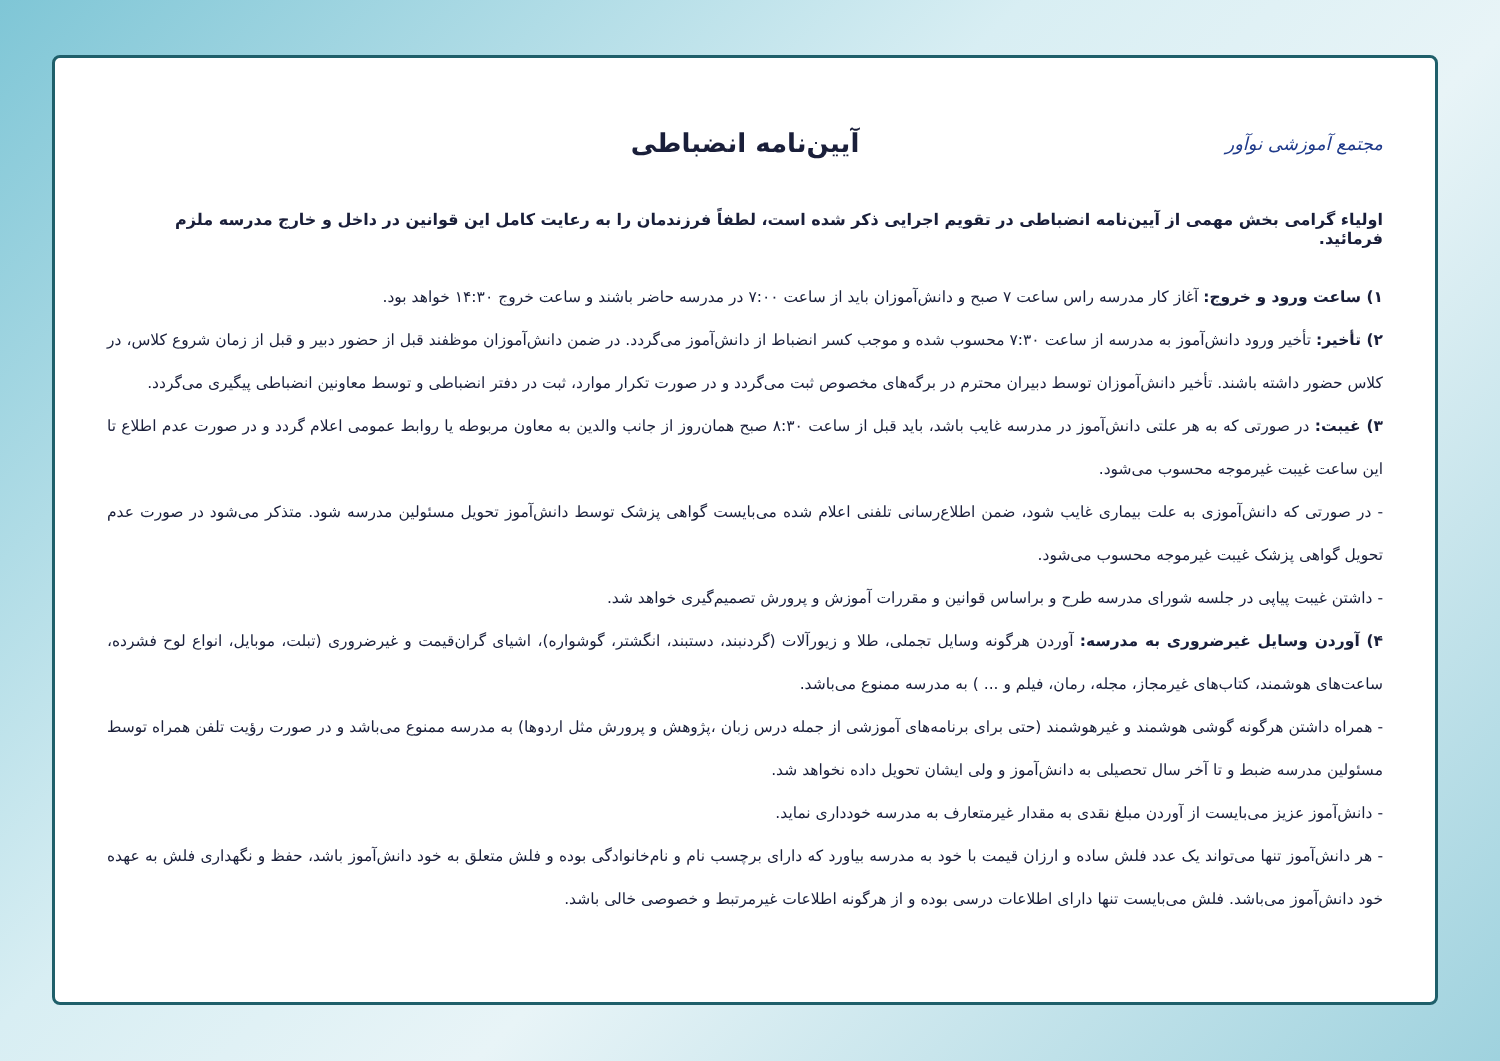مجتمع آموزشی نوآور
آیین‌نامه انضباطی
اولیاء گرامی بخش مهمی از آیین‌نامه انضباطی در تقویم اجرایی ذکر شده است، لطفاً فرزندمان را به رعایت کامل این قوانین در داخل و خارج مدرسه ملزم فرمائید.
۱) ساعت ورود و خروج: آغاز کار مدرسه راس ساعت ۷ صبح و دانش‌آموزان باید از ساعت ۷:۰۰ در مدرسه حاضر باشند و ساعت خروج ۱۴:۳۰ خواهد بود.
۲) تأخیر: تأخیر ورود دانش‌آموز به مدرسه از ساعت ۷:۳۰ محسوب شده و موجب کسر انضباط از دانش‌آموز می‌گردد. در ضمن دانش‌آموزان موظفند قبل از حضور دبیر و قبل از زمان شروع کلاس، در کلاس حضور داشته باشند. تأخیر دانش‌آموزان توسط دبیران محترم در برگه‌های مخصوص ثبت می‌گردد و در صورت تکرار موارد، ثبت در دفتر انضباطی و توسط معاونین انضباطی پیگیری می‌گردد.
۳) غیبت: در صورتی که به هر علتی دانش‌آموز در مدرسه غایب باشد، باید قبل از ساعت ۸:۳۰ صبح همان‌روز از جانب والدین به معاون مربوطه یا روابط عمومی اعلام گردد و در صورت عدم اطلاع تا این ساعت غیبت غیرموجه محسوب می‌شود.
- در صورتی که دانش‌آموزی به علت بیماری غایب شود، ضمن اطلاع‌رسانی تلفنی اعلام شده می‌بایست گواهی پزشک توسط دانش‌آموز تحویل مسئولین مدرسه شود. متذکر می‌شود در صورت عدم تحویل گواهی پزشک غیبت غیرموجه محسوب می‌شود.
- داشتن غیبت پیاپی در جلسه شورای مدرسه طرح و براساس قوانین و مقررات آموزش و پرورش تصمیم‌گیری خواهد شد.
۴) آوردن وسایل غیرضروری به مدرسه: آوردن هرگونه وسایل تجملی، طلا و زیورآلات (گردنبند، دستبند، انگشتر، گوشواره)، اشیای گران‌قیمت و غیرضروری (تبلت، موبایل، انواع لوح فشرده، ساعت‌های هوشمند، کتاب‌های غیرمجاز، مجله، رمان، فیلم و ... ) به مدرسه ممنوع می‌باشد.
- همراه داشتن هرگونه گوشی هوشمند و غیرهوشمند (حتی برای برنامه‌های آموزشی از جمله درس زبان ،پژوهش و پرورش مثل اردوها) به مدرسه ممنوع می‌باشد و در صورت رؤیت تلفن همراه توسط مسئولین مدرسه ضبط و تا آخر سال تحصیلی به دانش‌آموز و ولی ایشان تحویل داده نخواهد شد.
- دانش‌آموز عزیز می‌بایست از آوردن مبلغ نقدی به مقدار غیرمتعارف به مدرسه خودداری نماید.
- هر دانش‌آموز تنها می‌تواند یک عدد فلش ساده و ارزان قیمت با خود به مدرسه بیاورد که دارای برچسب نام و نام‌خانوادگی بوده و فلش متعلق به خود دانش‌آموز باشد، حفظ و نگهداری فلش به عهده خود دانش‌آموز می‌باشد. فلش می‌بایست تنها دارای اطلاعات درسی بوده و از هرگونه اطلاعات غیرمرتبط و خصوصی خالی باشد.